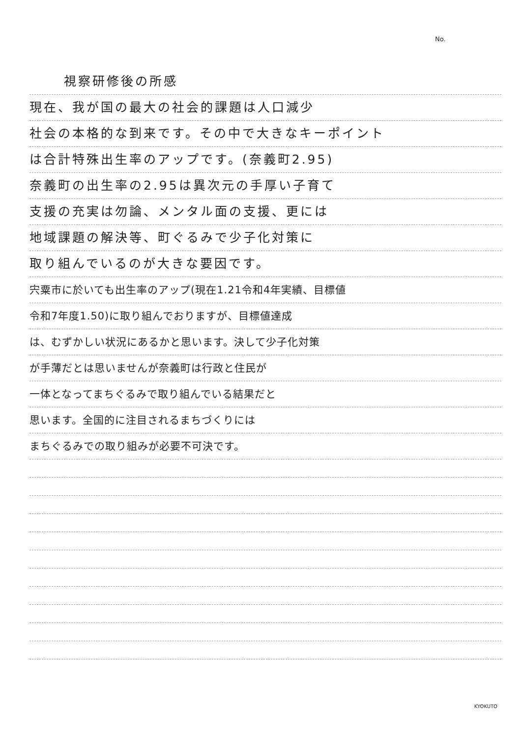No.
視察研修後の所感
現在、我が国の最大の社会的課題は人口減少
社会の本格的な到来です。その中で大きなキーポイント
は合計特殊出生率のアップです。(奈義町2.95)
奈義町の出生率の2.95は異次元の手厚い子育て
支援の充実は勿論、メンタル面の支援、更には
地域課題の解決等、町ぐるみで少子化対策に
取り組んでいるのが大きな要因です。
宍粟市に於いても出生率のアップ(現在1.21令和4年実績、目標値
令和7年度1.50)に取り組んでおりますが、目標値達成
は、むずかしい状況にあるかと思います。決して少子化対策
が手薄だとは思いませんが奈義町は行政と住民が
一体となってまちぐるみで取り組んでいる結果だと
思います。全国的に注目されるまちづくりには
まちぐるみでの取り組みが必要不可決です。
KYOKUTO